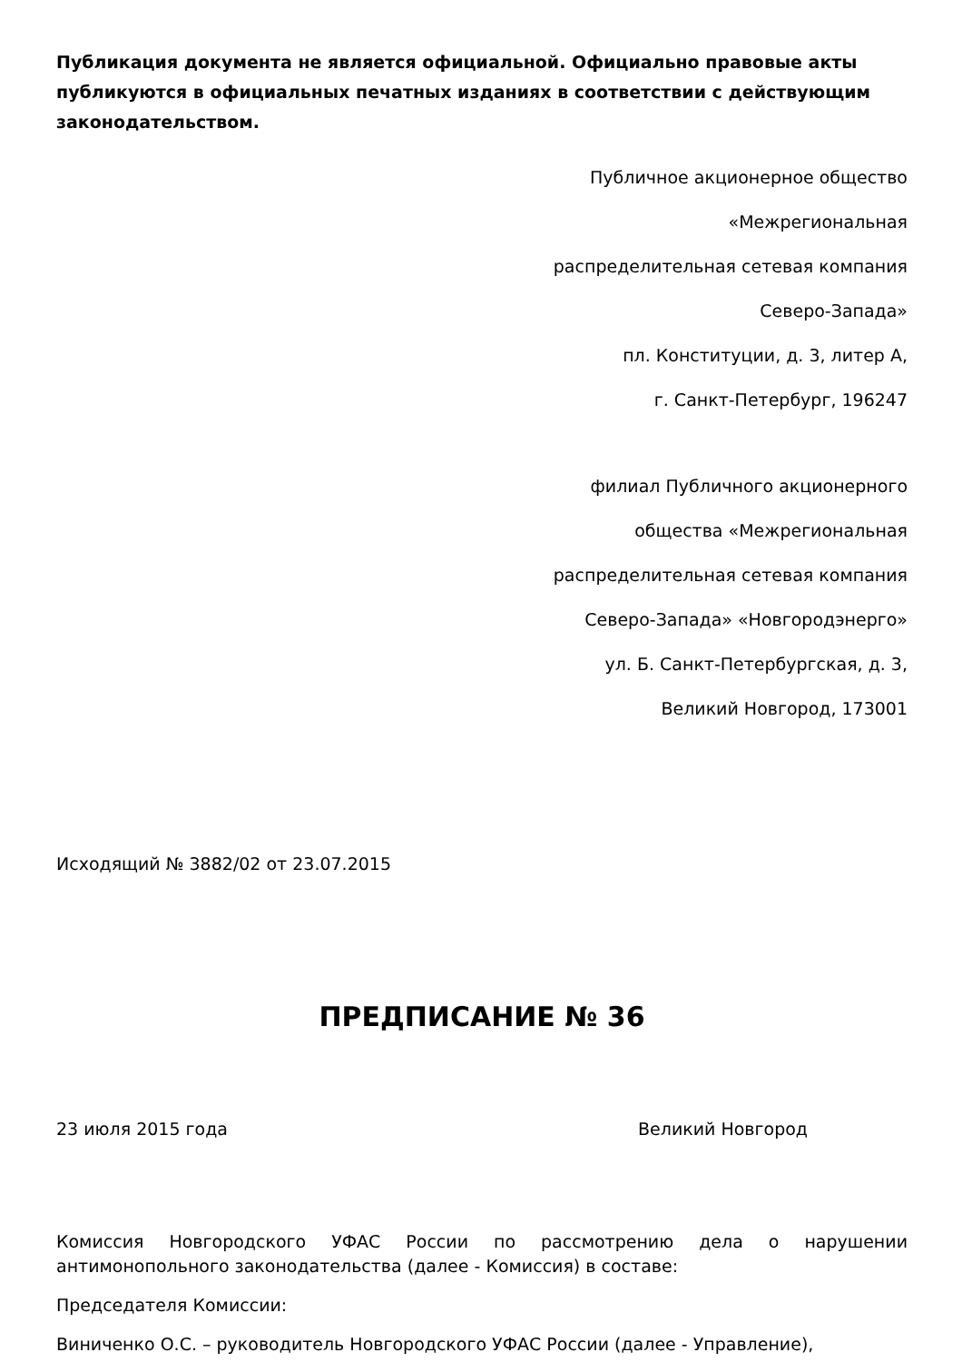Публикация документа не является официальной. Официально правовые акты публикуются в официальных печатных изданиях в соответствии с действующим законодательством.
Публичное акционерное общество
«Межрегиональная
распределительная сетевая компания
Северо-Запада»
пл. Конституции, д. 3, литер А,
г. Санкт-Петербург, 196247
филиал Публичного акционерного
общества «Межрегиональная
распределительная сетевая компания
Северо-Запада» «Новгородэнерго»
ул. Б. Санкт-Петербургская, д. 3,
Великий Новгород, 173001
Исходящий № 3882/02 от 23.07.2015
ПРЕДПИСАНИЕ № 36
23 июля 2015 года Великий Новгород
Комиссия Новгородского УФАС России по рассмотрению дела о нарушении антимонопольного законодательства (далее - Комиссия) в составе:
Председателя Комиссии:
Виниченко О.С. – руководитель Новгородского УФАС России (далее - Управление),